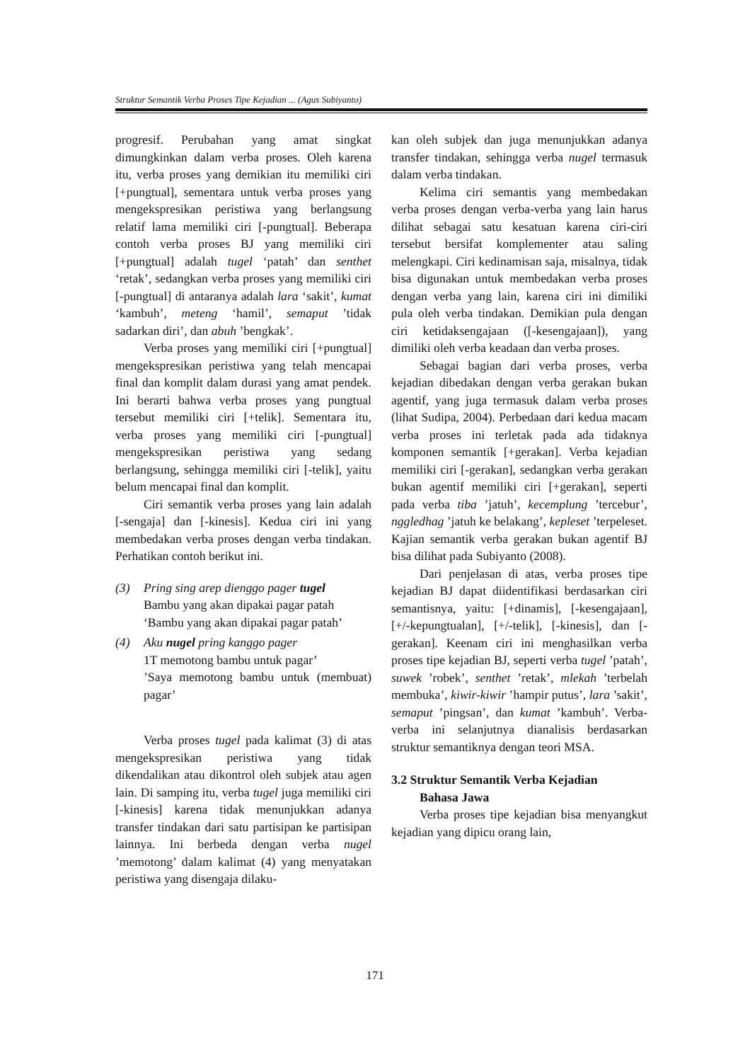Struktur Semantik Verba Proses Tipe Kejadian ... (Agus Subiyanto)
progresif. Perubahan yang amat singkat dimungkinkan dalam verba proses. Oleh karena itu, verba proses yang demikian itu memiliki ciri [+pungtual], sementara untuk verba proses yang mengekspresikan peristiwa yang berlangsung relatif lama memiliki ciri [-pungtual]. Beberapa contoh verba proses BJ yang memiliki ciri [+pungtual] adalah tugel ‘patah’ dan senthet ‘retak’, sedangkan verba proses yang memiliki ciri [-pungtual] di antaranya adalah lara ‘sakit’, kumat ‘kambuh’, meteng ‘hamil’, semaput ’tidak sadarkan diri’, dan abuh ’bengkak’.
Verba proses yang memiliki ciri [+pungtual] mengekspresikan peristiwa yang telah mencapai final dan komplit dalam durasi yang amat pendek. Ini berarti bahwa verba proses yang pungtual tersebut memiliki ciri [+telik]. Sementara itu, verba proses yang memiliki ciri [-pungtual] mengekspresikan peristiwa yang sedang berlangsung, sehingga memiliki ciri [-telik], yaitu belum mencapai final dan komplit.
Ciri semantik verba proses yang lain adalah [-sengaja] dan [-kinesis]. Kedua ciri ini yang membedakan verba proses dengan verba tindakan. Perhatikan contoh berikut ini.
(3) Pring sing arep dienggo pager tugel
Bambu yang akan dipakai pagar patah
‘Bambu yang akan dipakai pagar patah’
(4) Aku nugel pring kanggo pager
1T memotong bambu untuk pagar’
’Saya memotong bambu untuk (membuat) pagar’
Verba proses tugel pada kalimat (3) di atas mengekspresikan peristiwa yang tidak dikendalikan atau dikontrol oleh subjek atau agen lain. Di samping itu, verba tugel juga memiliki ciri [-kinesis] karena tidak menunjukkan adanya transfer tindakan dari satu partisipan ke partisipan lainnya. Ini berbeda dengan verba nugel ’memotong’ dalam kalimat (4) yang menyatakan peristiwa yang disengaja dilaku-
kan oleh subjek dan juga menunjukkan adanya transfer tindakan, sehingga verba nugel termasuk dalam verba tindakan.
Kelima ciri semantis yang membedakan verba proses dengan verba-verba yang lain harus dilihat sebagai satu kesatuan karena ciri-ciri tersebut bersifat komplementer atau saling melengkapi. Ciri kedinamisan saja, misalnya, tidak bisa digunakan untuk membedakan verba proses dengan verba yang lain, karena ciri ini dimiliki pula oleh verba tindakan. Demikian pula dengan ciri ketidaksengajaan ([-kesengajaan]), yang dimiliki oleh verba keadaan dan verba proses.
Sebagai bagian dari verba proses, verba kejadian dibedakan dengan verba gerakan bukan agentif, yang juga termasuk dalam verba proses (lihat Sudipa, 2004). Perbedaan dari kedua macam verba proses ini terletak pada ada tidaknya komponen semantik [+gerakan]. Verba kejadian memiliki ciri [-gerakan], sedangkan verba gerakan bukan agentif memiliki ciri [+gerakan], seperti pada verba tiba ’jatuh’, kecemplung ’tercebur’, nggledhag ’jatuh ke belakang’, kepleset ’terpeleset. Kajian semantik verba gerakan bukan agentif BJ bisa dilihat pada Subiyanto (2008).
Dari penjelasan di atas, verba proses tipe kejadian BJ dapat diidentifikasi berdasarkan ciri semantisnya, yaitu: [+dinamis], [-kesengajaan], [+/-kepungtualan], [+/-telik], [-kinesis], dan [-gerakan]. Keenam ciri ini menghasilkan verba proses tipe kejadian BJ, seperti verba tugel ’patah’, suwek ’robek’, senthet ’retak’, mlekah ’terbelah membuka’, kiwir-kiwir ’hampir putus’, lara ’sakit’, semaput ’pingsan’, dan kumat ’kambuh’. Verba-verba ini selanjutnya dianalisis berdasarkan struktur semantiknya dengan teori MSA.
3.2 Struktur Semantik Verba Kejadian
Bahasa Jawa
Verba proses tipe kejadian bisa menyangkut kejadian yang dipicu orang lain,
171